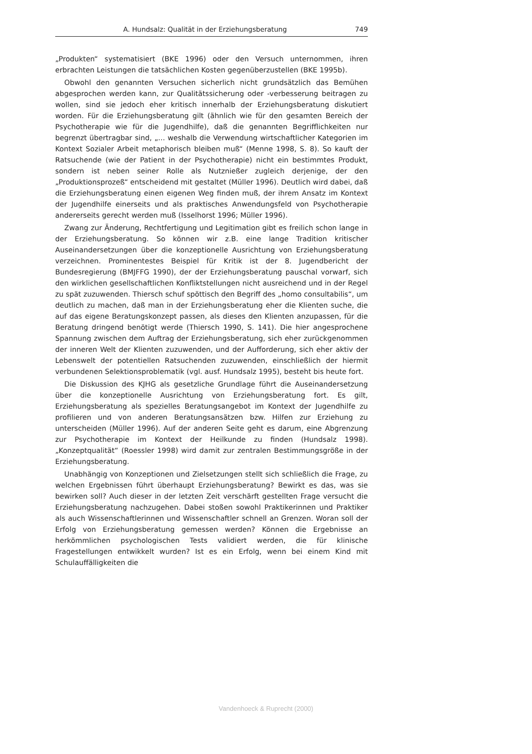A. Hundsalz: Qualität in der Erziehungsberatung 749
„Produkten“ systematisiert (BKE 1996) oder den Versuch unternommen, ihren erbrachten Leistungen die tatsächlichen Kosten gegenüberzustellen (BKE 1995b).
Obwohl den genannten Versuchen sicherlich nicht grundsätzlich das Bemühen abgesprochen werden kann, zur Qualitätssicherung oder -verbesserung beitragen zu wollen, sind sie jedoch eher kritisch innerhalb der Erziehungsberatung diskutiert worden. Für die Erziehungsberatung gilt (ähnlich wie für den gesamten Bereich der Psychotherapie wie für die Jugendhilfe), daß die genannten Begrifflichkeiten nur begrenzt übertragbar sind, „... weshalb die Verwendung wirtschaftlicher Kategorien im Kontext Sozialer Arbeit metaphorisch bleiben muß“ (Menne 1998, S. 8). So kauft der Ratsuchende (wie der Patient in der Psychotherapie) nicht ein bestimmtes Produkt, sondern ist neben seiner Rolle als Nutznießer zugleich derjenige, der den „Produktionsprozeß“ entscheidend mit gestaltet (Müller 1996). Deutlich wird dabei, daß die Erziehungsberatung einen eigenen Weg finden muß, der ihrem Ansatz im Kontext der Jugendhilfe einerseits und als praktisches Anwendungsfeld von Psychotherapie andererseits gerecht werden muß (Isselhorst 1996; Müller 1996).
Zwang zur Änderung, Rechtfertigung und Legitimation gibt es freilich schon lange in der Erziehungsberatung. So können wir z.B. eine lange Tradition kritischer Auseinandersetzungen über die konzeptionelle Ausrichtung von Erziehungsberatung verzeichnen. Prominentestes Beispiel für Kritik ist der 8. Jugendbericht der Bundesregierung (BMJFFG 1990), der der Erziehungsberatung pauschal vorwarf, sich den wirklichen gesellschaftlichen Konfliktstellungen nicht ausreichend und in der Regel zu spät zuzuwenden. Thiersch schuf spöttisch den Begriff des „homo consultabilis“, um deutlich zu machen, daß man in der Erziehungsberatung eher die Klienten suche, die auf das eigene Beratungskonzept passen, als dieses den Klienten anzupassen, für die Beratung dringend benötigt werde (Thiersch 1990, S. 141). Die hier angesprochene Spannung zwischen dem Auftrag der Erziehungsberatung, sich eher zurückgenommen der inneren Welt der Klienten zuzuwenden, und der Aufforderung, sich eher aktiv der Lebenswelt der potentiellen Ratsuchenden zuzuwenden, einschließlich der hiermit verbundenen Selektionsproblematik (vgl. ausf. Hundsalz 1995), besteht bis heute fort.
Die Diskussion des KJHG als gesetzliche Grundlage führt die Auseinandersetzung über die konzeptionelle Ausrichtung von Erziehungsberatung fort. Es gilt, Erziehungsberatung als spezielles Beratungsangebot im Kontext der Jugendhilfe zu profilieren und von anderen Beratungsansätzen bzw. Hilfen zur Erziehung zu unterscheiden (Müller 1996). Auf der anderen Seite geht es darum, eine Abgrenzung zur Psychotherapie im Kontext der Heilkunde zu finden (Hundsalz 1998). „Konzeptqualität“ (Roessler 1998) wird damit zur zentralen Bestimmungsgröße in der Erziehungsberatung.
Unabhängig von Konzeptionen und Zielsetzungen stellt sich schließlich die Frage, zu welchen Ergebnissen führt überhaupt Erziehungsberatung? Bewirkt es das, was sie bewirken soll? Auch dieser in der letzten Zeit verschärft gestellten Frage versucht die Erziehungsberatung nachzugehen. Dabei stoßen sowohl Praktikerinnen und Praktiker als auch Wissenschaftlerinnen und Wissenschaftler schnell an Grenzen. Woran soll der Erfolg von Erziehungsberatung gemessen werden? Können die Ergebnisse an herkömmlichen psychologischen Tests validiert werden, die für klinische Fragestellungen entwikkelt wurden? Ist es ein Erfolg, wenn bei einem Kind mit Schulauffälligkeiten die
Vandenhoeck & Ruprecht (2000)